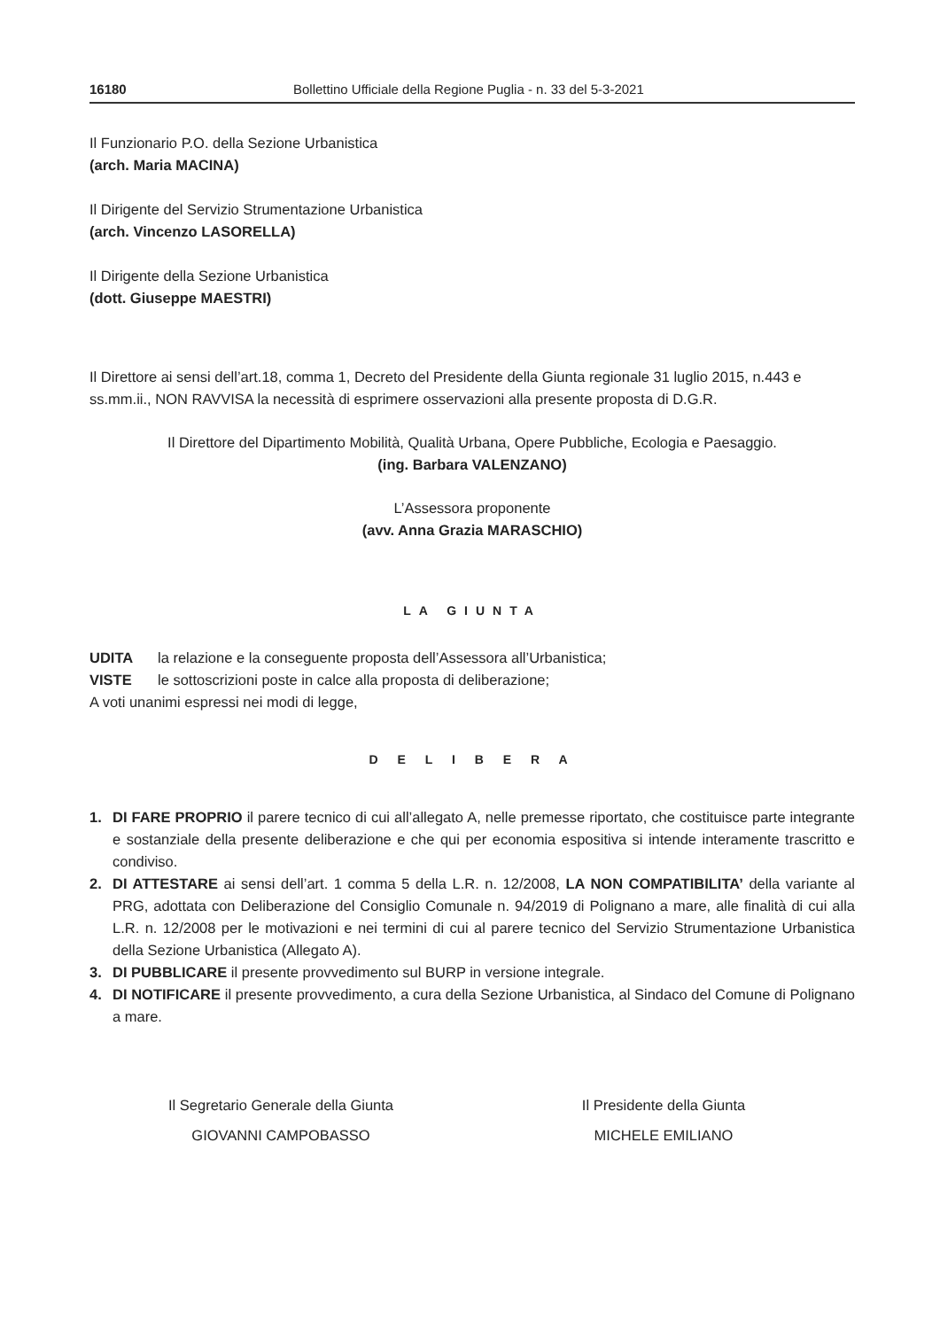16180 Bollettino Ufficiale della Regione Puglia - n. 33 del 5-3-2021
Il Funzionario P.O. della Sezione Urbanistica
(arch. Maria MACINA)
Il Dirigente del Servizio Strumentazione Urbanistica
(arch. Vincenzo LASORELLA)
Il Dirigente della Sezione Urbanistica
(dott. Giuseppe MAESTRI)
Il Direttore ai sensi dell’art.18, comma 1, Decreto del Presidente della Giunta regionale 31 luglio 2015, n.443 e ss.mm.ii., NON RAVVISA la necessità di esprimere osservazioni alla presente proposta di D.G.R.
Il Direttore del Dipartimento Mobilità, Qualità Urbana, Opere Pubbliche, Ecologia e Paesaggio.
(ing. Barbara VALENZANO)
L’Assessora proponente
(avv. Anna Grazia MARASCHIO)
LA GIUNTA
UDITA la relazione e la conseguente proposta dell’Assessora all’Urbanistica;
VISTE le sottoscrizioni poste in calce alla proposta di deliberazione;
A voti unanimi espressi nei modi di legge,
D E L I B E R A
1. DI FARE PROPRIO il parere tecnico di cui all’allegato A, nelle premesse riportato, che costituisce parte integrante e sostanziale della presente deliberazione e che qui per economia espositiva si intende interamente trascritto e condiviso.
2. DI ATTESTARE ai sensi dell’art. 1 comma 5 della L.R. n. 12/2008, LA NON COMPATIBILITA’ della variante al PRG, adottata con Deliberazione del Consiglio Comunale n. 94/2019 di Polignano a mare, alle finalità di cui alla L.R. n. 12/2008 per le motivazioni e nei termini di cui al parere tecnico del Servizio Strumentazione Urbanistica della Sezione Urbanistica (Allegato A).
3. DI PUBBLICARE il presente provvedimento sul BURP in versione integrale.
4. DI NOTIFICARE il presente provvedimento, a cura della Sezione Urbanistica, al Sindaco del Comune di Polignano a mare.
Il Segretario Generale della Giunta
GIOVANNI CAMPOBASSO
Il Presidente della Giunta
MICHELE EMILIANO